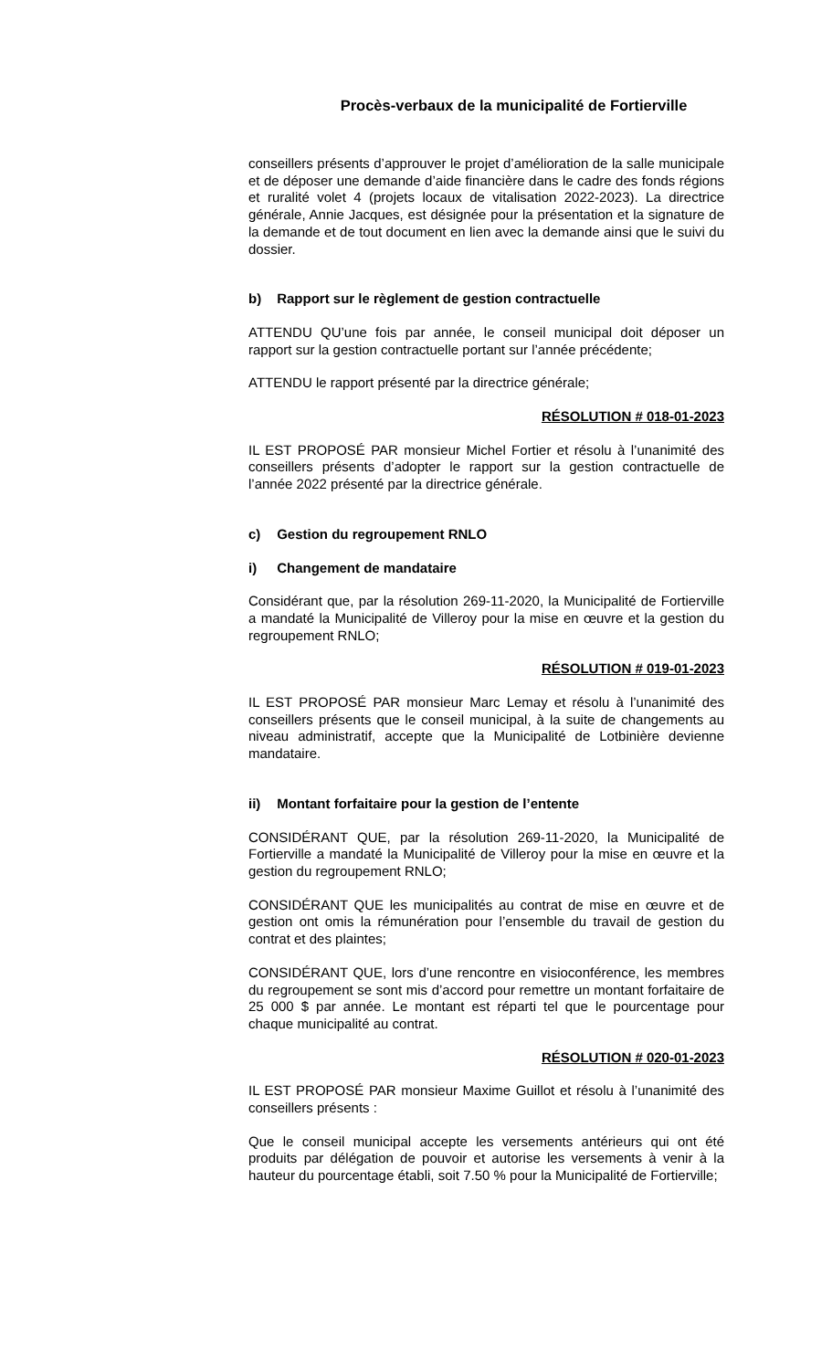Procès-verbaux de la municipalité de Fortierville
conseillers présents d’approuver le projet d’amélioration de la salle municipale et de déposer une demande d’aide financière dans le cadre des fonds régions et ruralité volet 4 (projets locaux de vitalisation 2022-2023). La directrice générale, Annie Jacques, est désignée pour la présentation et la signature de la demande et de tout document en lien avec la demande ainsi que le suivi du dossier.
b) Rapport sur le règlement de gestion contractuelle
ATTENDU QU’une fois par année, le conseil municipal doit déposer un rapport sur la gestion contractuelle portant sur l’année précédente;
ATTENDU le rapport présenté par la directrice générale;
RÉSOLUTION # 018-01-2023
IL EST PROPOSÉ PAR monsieur Michel Fortier et résolu à l’unanimité des conseillers présents d’adopter le rapport sur la gestion contractuelle de l’année 2022 présenté par la directrice générale.
c) Gestion du regroupement RNLO
i) Changement de mandataire
Considérant que, par la résolution 269-11-2020, la Municipalité de Fortierville a mandaté la Municipalité de Villeroy pour la mise en œuvre et la gestion du regroupement RNLO;
RÉSOLUTION # 019-01-2023
IL EST PROPOSÉ PAR monsieur Marc Lemay et résolu à l’unanimité des conseillers présents que le conseil municipal, à la suite de changements au niveau administratif, accepte que la Municipalité de Lotbinière devienne mandataire.
ii) Montant forfaitaire pour la gestion de l’entente
CONSIDÉRANT QUE, par la résolution 269-11-2020, la Municipalité de Fortierville a mandaté la Municipalité de Villeroy pour la mise en œuvre et la gestion du regroupement RNLO;
CONSIDÉRANT QUE les municipalités au contrat de mise en œuvre et de gestion ont omis la rémunération pour l’ensemble du travail de gestion du contrat et des plaintes;
CONSIDÉRANT QUE, lors d’une rencontre en visioconférence, les membres du regroupement se sont mis d’accord pour remettre un montant forfaitaire de 25 000 $ par année. Le montant est réparti tel que le pourcentage pour chaque municipalité au contrat.
RÉSOLUTION # 020-01-2023
IL EST PROPOSÉ PAR monsieur Maxime Guillot et résolu à l’unanimité des conseillers présents :
Que le conseil municipal accepte les versements antérieurs qui ont été produits par délégation de pouvoir et autorise les versements à venir à la hauteur du pourcentage établi, soit 7.50 % pour la Municipalité de Fortierville;